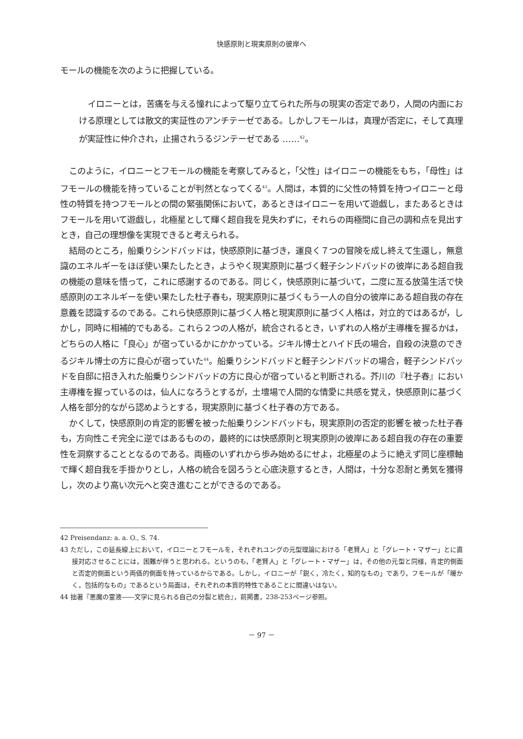快感原則と現実原則の彼岸へ
モールの機能を次のように把握している。
イロニーとは，苦痛を与える憧れによって駆り立てられた所与の現実の否定であり，人間の内面における原理としては散文的実証性のアンチテーゼである。しかしフモールは，真理が否定に，そして真理が実証性に仲介され，止揚されうるジンテーゼである ……<sup>42</sup>。
このように，イロニーとフモールの機能を考察してみると，「父性」はイロニーの機能をもち，「母性」はフモールの機能を持っていることが判然となってくる<sup>43</sup>。人間は，本質的に父性の特質を持つイロニーと母性の特質を持つフモールとの間の緊張関係において，あるときはイロニーを用いて遊戯し，またあるときはフモールを用いて遊戯し，北極星として輝く超自我を見失わずに，それらの両極間に自己の調和点を見出すとき，自己の理想像を実現できると考えられる。
結局のところ，船乗りシンドバッドは，快感原則に基づき，運良く７つの冒険を成し終えて生還し，無意識のエネルギーをほぼ使い果たしたとき，ようやく現実原則に基づく軽子シンドバッドの彼岸にある超自我の機能の意味を悟って，これに感謝するのである。同じく，快感原則に基づいて，二度に亙る放蕩生活で快感原則のエネルギーを使い果たした杜子春も，現実原則に基づくもう一人の自分の彼岸にある超自我の存在意義を認識するのである。これら快感原則に基づく人格と現実原則に基づく人格は，対立的ではあるが，しかし，同時に相補的でもある。これら２つの人格が，統合されるとき，いずれの人格が主導権を握るかは，どちらの人格に「良心」が宿っているかにかかっている。ジキル博士とハイド氏の場合，自殺の決意のできるジキル博士の方に良心が宿っていた<sup>44</sup>。船乗りシンドバッドと軽子シンドバッドの場合，軽子シンドバッドを自邸に招き入れた船乗りシンドバッドの方に良心が宿っていると判断される。芥川の『杜子春』におい主導権を握っているのは，仙人になろうとするが，土壇場で人間的な情愛に共感を覚え，快感原則に基づく人格を部分的ながら認めようとする，現実原則に基づく杜子春の方である。
かくして，快感原則の肯定的影響を被った船乗りシンドバッドも，現実原則の否定的影響を被った杜子春も，方向性こそ完全に逆ではあるものの，最終的には快感原則と現実原則の彼岸にある超自我の存在の重要性を洞察することとなるのである。両極のいずれから歩み始めるにせよ，北極星のように絶えず同じ座標軸で輝く超自我を手掛かりとし，人格の統合を図ろうと心底決意するとき，人間は，十分な忍耐と勇気を獲得し，次のより高い次元へと突き進むことができるのである。
42 Preisendanz: a. a. O., S. 74.
43 ただし，この延長線上において，イロニーとフモールを，それぞれユングの元型理論における「老賢人」と「グレート・マザー」とに直接対応させることには，困難が伴うと思われる。というのも，「老賢人」と「グレート・マザー」は，その他の元型と同様，肯定的側面と否定的側面という両価的側面を持っているからである。しかし，イロニーが「鋭く，冷たく，知的なもの」であり，フモールが「暖かく，包括的なもの」であるという局面は，それぞれの本質的特性であることに間違いはない。
44 拙著『悪魔の霊液――文学に見られる自己の分裂と統合』，前掲書，238-253ページ参照。
－ 97 －